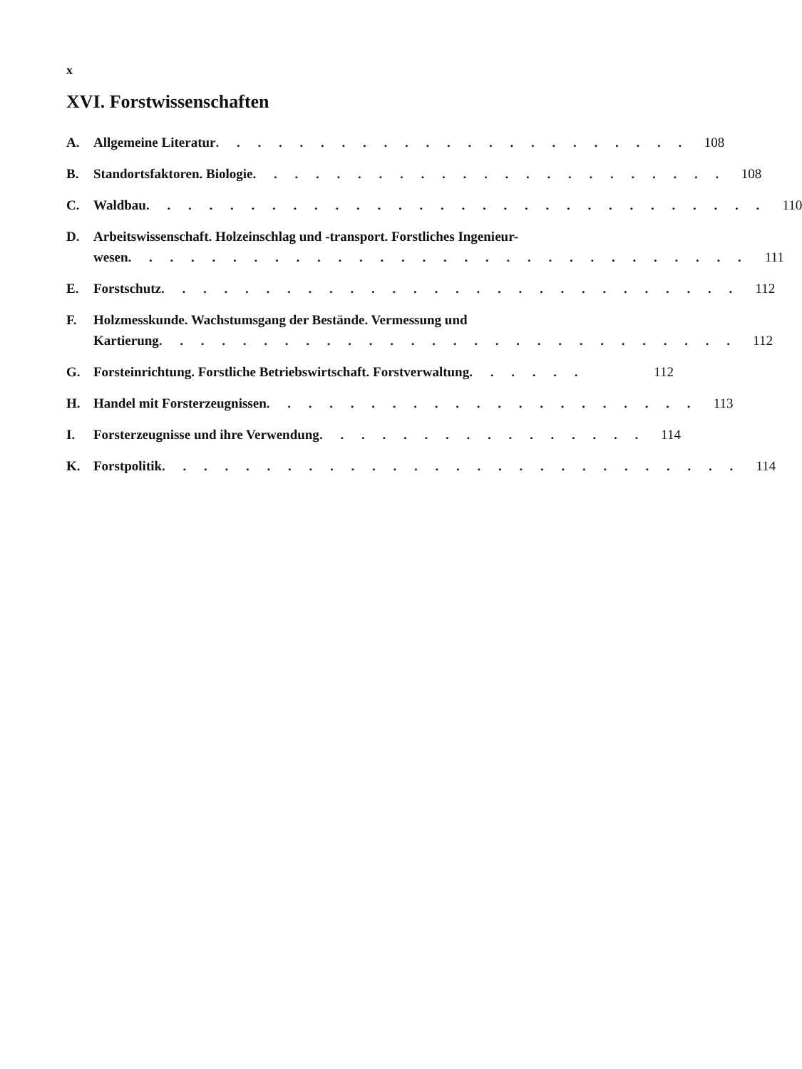x
XVI. Forstwissenschaften
A. Allgemeine Literatur . . . . . . . . . . . . . . . . . . . . . . . 108
B. Standortsfaktoren. Biologie . . . . . . . . . . . . . . . . . . . . . . . 108
C. Waldbau . . . . . . . . . . . . . . . . . . . . . . . . . . . . . . 110
D. Arbeitswissenschaft. Holzeinschlag und -transport. Forstliches Ingenieur-
wesen . . . . . . . . . . . . . . . . . . . . . . . . . . . . . . 111
E. Forstschutz . . . . . . . . . . . . . . . . . . . . . . . . . . . . 112
F. Holzmesskunde. Wachstumsgang der Bestände. Vermessung und
Kartierung . . . . . . . . . . . . . . . . . . . . . . . . . . . . 112
G. Forsteinrichtung. Forstliche Betriebswirtschaft. Forstverwaltung . . . . . . 112
H. Handel mit Forsterzeugnissen . . . . . . . . . . . . . . . . . . . . . 113
I. Forsterzeugnisse und ihre Verwendung . . . . . . . . . . . . . . . . 114
K. Forstpolitik . . . . . . . . . . . . . . . . . . . . . . . . . . . . 114